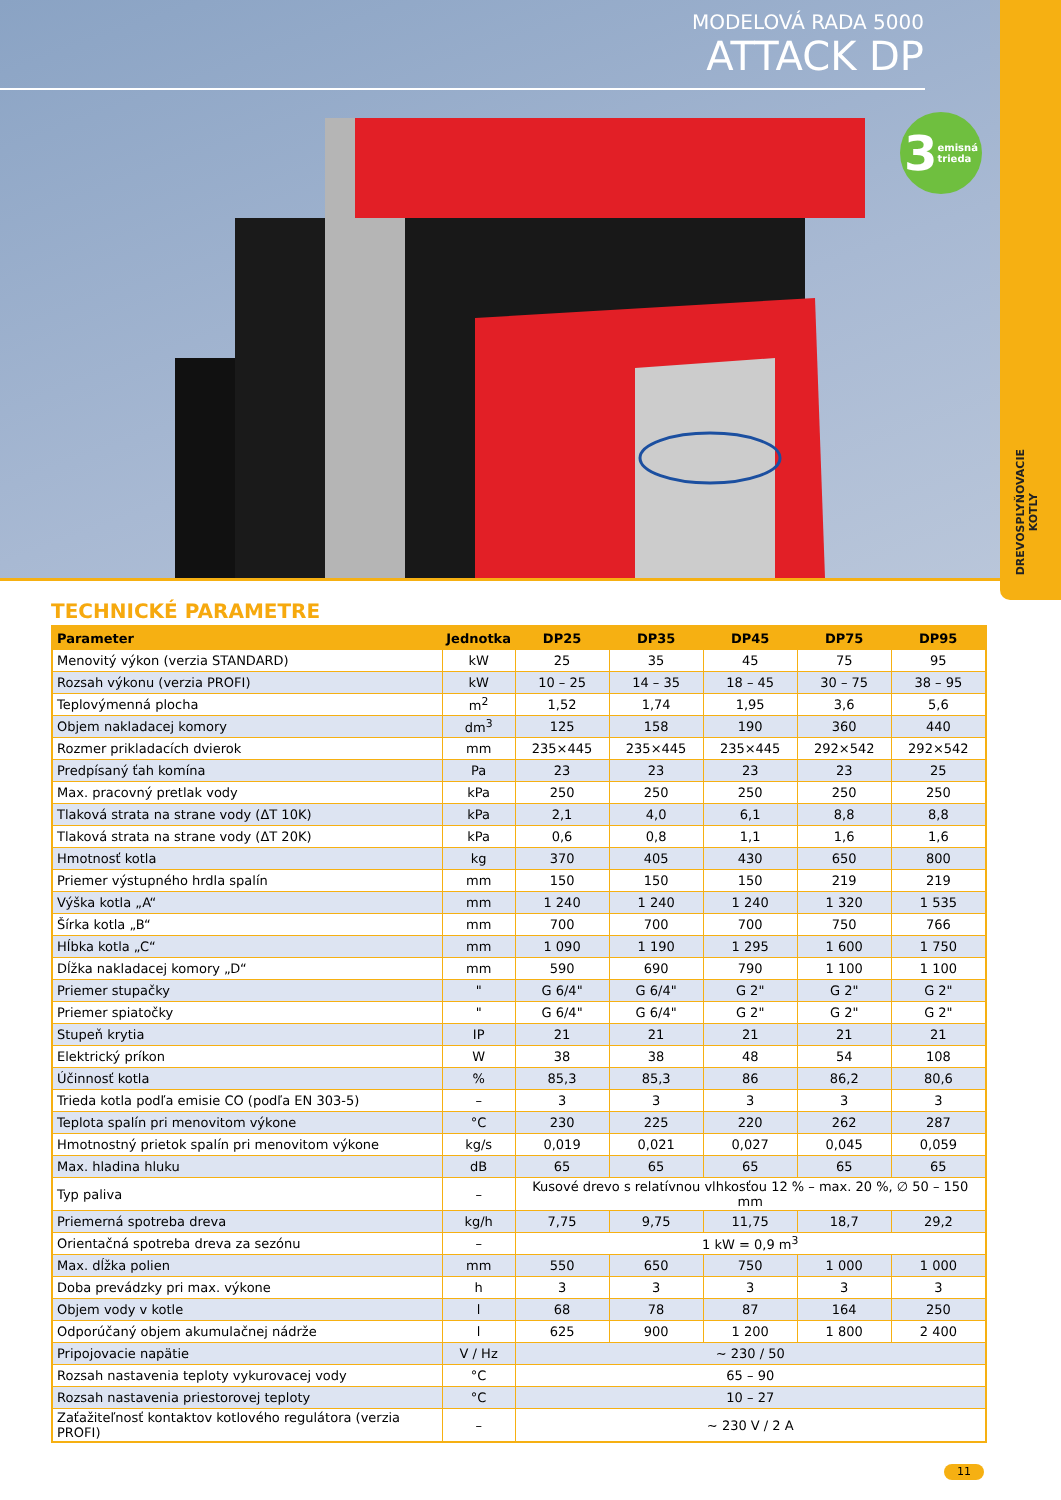MODELOVÁ RADA 5000
ATTACK DP
3 emisná
trieda
DREVOSPLYŇOVACIE
KOTLY
TECHNICKÉ PARAMETRE
| Parameter | Jednotka | DP25 | DP35 | DP45 | DP75 | DP95 |
| --- | --- | --- | --- | --- | --- | --- |
| Menovitý výkon (verzia STANDARD) | kW | 25 | 35 | 45 | 75 | 95 |
| Rozsah výkonu (verzia PROFI) | kW | 10 – 25 | 14 – 35 | 18 – 45 | 30 – 75 | 38 – 95 |
| Teplovýmenná plocha | m<sup>2</sup> | 1,52 | 1,74 | 1,95 | 3,6 | 5,6 |
| Objem nakladacej komory | dm<sup>3</sup> | 125 | 158 | 190 | 360 | 440 |
| Rozmer prikladacích dvierok | mm | 235×445 | 235×445 | 235×445 | 292×542 | 292×542 |
| Predpísaný ťah komína | Pa | 23 | 23 | 23 | 23 | 25 |
| Max. pracovný pretlak vody | kPa | 250 | 250 | 250 | 250 | 250 |
| Tlaková strata na strane vody (ΔT 10K) | kPa | 2,1 | 4,0 | 6,1 | 8,8 | 8,8 |
| Tlaková strata na strane vody (ΔT 20K) | kPa | 0,6 | 0,8 | 1,1 | 1,6 | 1,6 |
| Hmotnosť kotla | kg | 370 | 405 | 430 | 650 | 800 |
| Priemer výstupného hrdla spalín | mm | 150 | 150 | 150 | 219 | 219 |
| Výška kotla „A“ | mm | 1 240 | 1 240 | 1 240 | 1 320 | 1 535 |
| Šírka kotla „B“ | mm | 700 | 700 | 700 | 750 | 766 |
| Hĺbka kotla „C“ | mm | 1 090 | 1 190 | 1 295 | 1 600 | 1 750 |
| Dĺžka nakladacej komory „D“ | mm | 590 | 690 | 790 | 1 100 | 1 100 |
| Priemer stupačky | " | G 6/4" | G 6/4" | G 2" | G 2" | G 2" |
| Priemer spiatočky | " | G 6/4" | G 6/4" | G 2" | G 2" | G 2" |
| Stupeň krytia | IP | 21 | 21 | 21 | 21 | 21 |
| Elektrický príkon | W | 38 | 38 | 48 | 54 | 108 |
| Účinnosť kotla | % | 85,3 | 85,3 | 86 | 86,2 | 80,6 |
| Trieda kotla podľa emisie CO (podľa EN 303-5) | – | 3 | 3 | 3 | 3 | 3 |
| Teplota spalín pri menovitom výkone | °C | 230 | 225 | 220 | 262 | 287 |
| Hmotnostný prietok spalín pri menovitom výkone | kg/s | 0,019 | 0,021 | 0,027 | 0,045 | 0,059 |
| Max. hladina hluku | dB | 65 | 65 | 65 | 65 | 65 |
| Typ paliva | – | Kusové drevo s relatívnou vlhkosťou 12 % – max. 20 %, ∅ 50 – 150 mm | | | | |
| Priemerná spotreba dreva | kg/h | 7,75 | 9,75 | 11,75 | 18,7 | 29,2 |
| Orientačná spotreba dreva za sezónu | – | 1 kW = 0,9 m<sup>3</sup> | | | | |
| Max. dĺžka polien | mm | 550 | 650 | 750 | 1 000 | 1 000 |
| Doba prevádzky pri max. výkone | h | 3 | 3 | 3 | 3 | 3 |
| Objem vody v kotle | l | 68 | 78 | 87 | 164 | 250 |
| Odporúčaný objem akumulačnej nádrže | l | 625 | 900 | 1 200 | 1 800 | 2 400 |
| Pripojovacie napätie | V / Hz | ~ 230 / 50 | | | | |
| Rozsah nastavenia teploty vykurovacej vody | °C | 65 – 90 | | | | |
| Rozsah nastavenia priestorovej teploty | °C | 10 – 27 | | | | |
| Zaťažiteľnosť kontaktov kotlového regulátora (verzia PROFI) | – | ~ 230 V / 2 A | | | | |
11